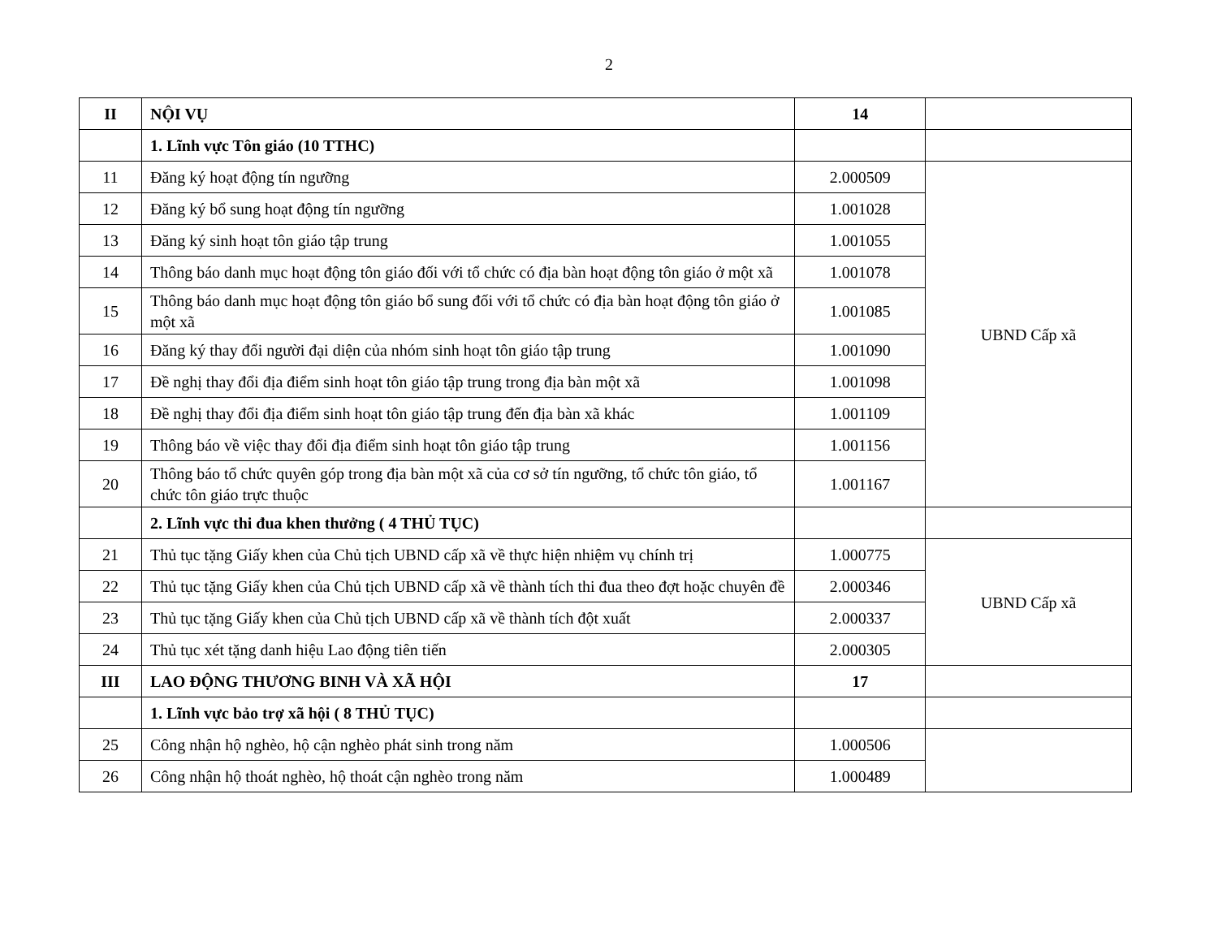2
| II | NỘI VỤ | 14 | |
| | 1. Lĩnh vực Tôn giáo (10 TTHC) | | |
| 11 | Đăng ký hoạt động tín ngưỡng | 2.000509 | UBND Cấp xã |
| 12 | Đăng ký bổ sung hoạt động tín ngưỡng | 1.001028 | |
| 13 | Đăng ký sinh hoạt tôn giáo tập trung | 1.001055 | |
| 14 | Thông báo danh mục hoạt động tôn giáo đối với tổ chức có địa bàn hoạt động tôn giáo ở một xã | 1.001078 | |
| 15 | Thông báo danh mục hoạt động tôn giáo bổ sung đối với tổ chức có địa bàn hoạt động tôn giáo ở một xã | 1.001085 | |
| 16 | Đăng ký thay đổi người đại diện của nhóm sinh hoạt tôn giáo tập trung | 1.001090 | |
| 17 | Đề nghị thay đổi địa điểm sinh hoạt tôn giáo tập trung trong địa bàn một xã | 1.001098 | |
| 18 | Đề nghị thay đổi địa điểm sinh hoạt tôn giáo tập trung đến địa bàn xã khác | 1.001109 | |
| 19 | Thông báo về việc thay đổi địa điểm sinh hoạt tôn giáo tập trung | 1.001156 | |
| 20 | Thông báo tổ chức quyên góp trong địa bàn một xã của cơ sở tín ngưỡng, tổ chức tôn giáo, tổ chức tôn giáo trực thuộc | 1.001167 | |
| | 2. Lĩnh vực thi đua khen thưởng ( 4 THỦ TỤC) | | |
| 21 | Thủ tục tặng Giấy khen của Chủ tịch UBND cấp xã về thực hiện nhiệm vụ chính trị | 1.000775 | UBND Cấp xã |
| 22 | Thủ tục tặng Giấy khen của Chủ tịch UBND cấp xã về thành tích thi đua theo đợt hoặc chuyên đề | 2.000346 | |
| 23 | Thủ tục tặng Giấy khen của Chủ tịch UBND cấp xã về thành tích đột xuất | 2.000337 | |
| 24 | Thủ tục xét tặng danh hiệu Lao động tiên tiến | 2.000305 | |
| III | LAO ĐỘNG THƯƠNG BINH VÀ XÃ HỘI | 17 | |
| | 1. Lĩnh vực bảo trợ xã hội ( 8 THỦ TỤC) | | |
| 25 | Công nhận hộ nghèo, hộ cận nghèo phát sinh trong năm | 1.000506 | |
| 26 | Công nhận hộ thoát nghèo, hộ thoát cận nghèo trong năm | 1.000489 | |